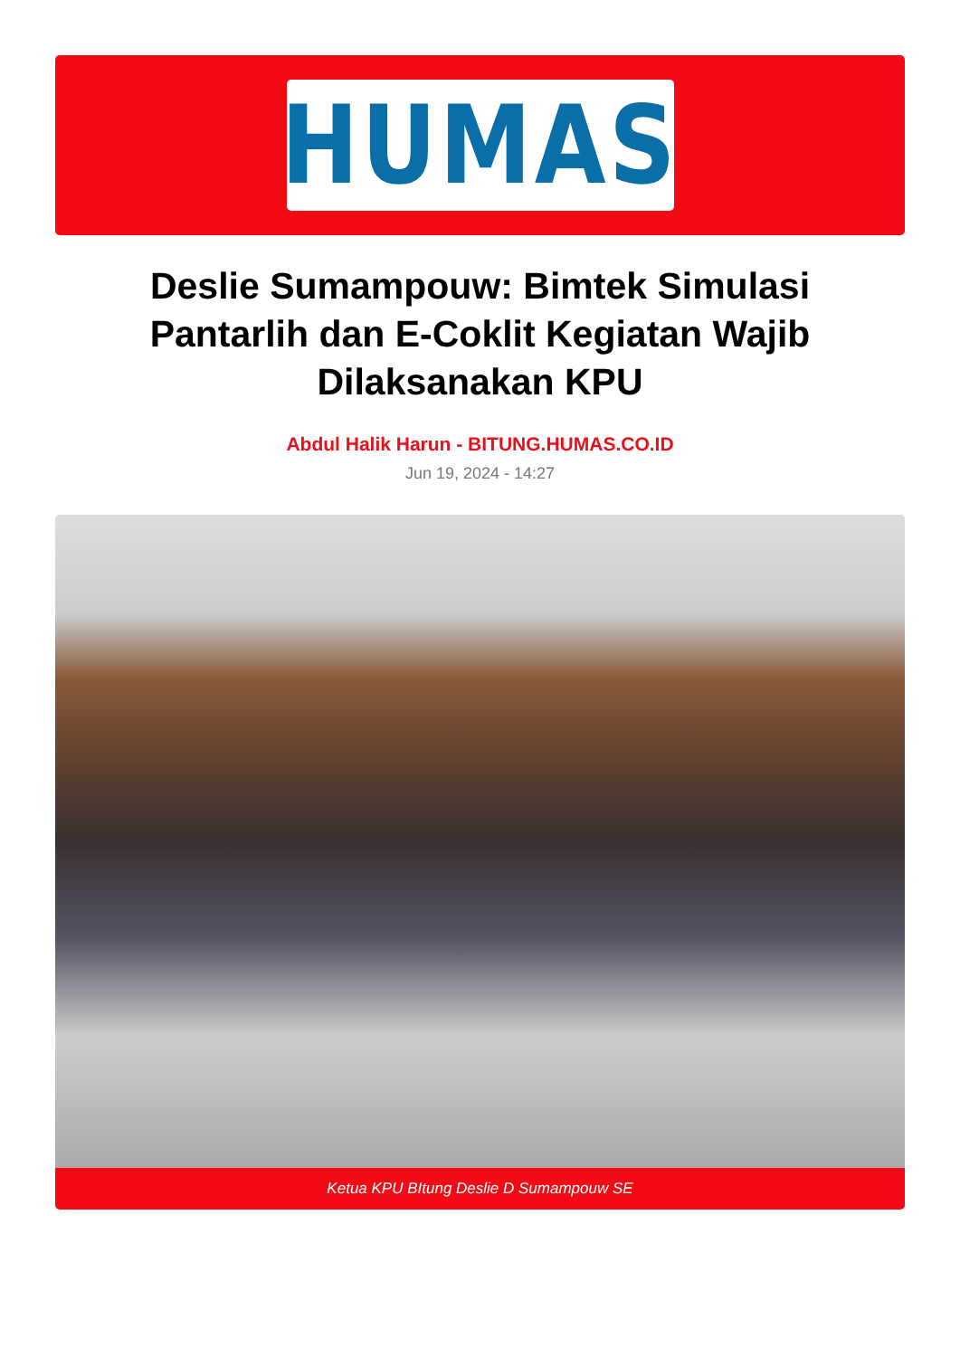HUMAS
Deslie Sumampouw: Bimtek Simulasi Pantarlih dan E-Coklit Kegiatan Wajib Dilaksanakan KPU
Abdul Halik Harun - BITUNG.HUMAS.CO.ID
Jun 19, 2024 - 14:27
Ketua KPU BItung Deslie D Sumampouw SE